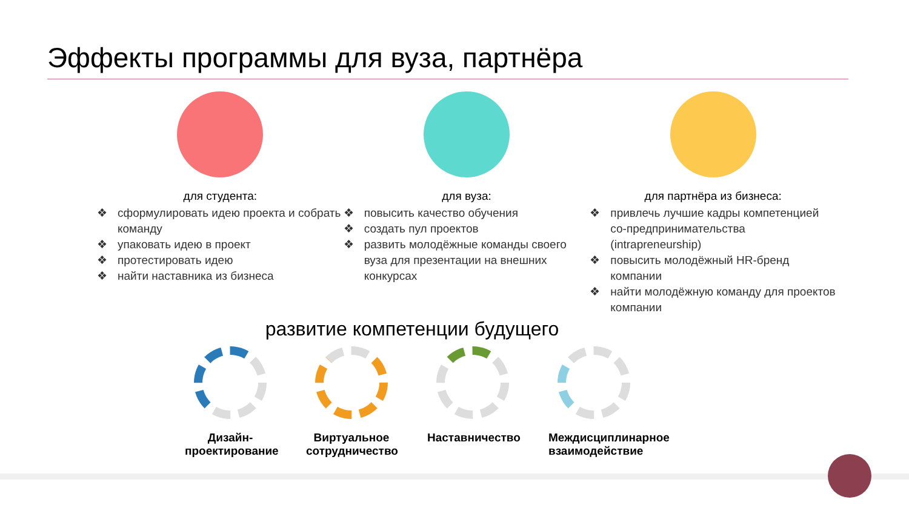Эффекты программы для вуза, партнёра
для студента:
❖ сформулировать идею проекта и собрать команду
❖ упаковать идею в проект
❖ протестировать идею
❖ найти наставника из бизнеса
для вуза:
❖ повысить качество обучения
❖ создать пул проектов
❖ развить молодёжные команды своего вуза для презентации на внешних конкурсах
для партнёра из бизнеса:
❖ привлечь лучшие кадры компетенцией со-предпринимательства (intrapreneurship)
❖ повысить молодёжный HR-бренд компании
❖ найти молодёжную команду для проектов компании
развитие компетенции будущего
Дизайн-проектирование
Виртуальное сотрудничество
Наставничество
Междисциплинарное взаимодействие